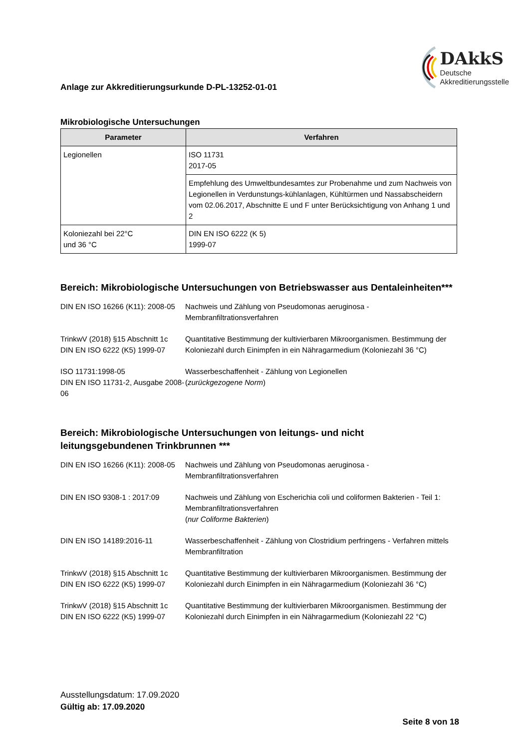Anlage zur Akkreditierungsurkunde D-PL-13252-01-01
DAkkS
Deutsche
Akkreditierungsstelle
Mikrobiologische Untersuchungen
| Parameter | Verfahren |
| --- | --- |
| Legionellen | ISO 11731 2017-05 |
| | Empfehlung des Umweltbundesamtes zur Probenahme und zum Nachweis von Legionellen in Verdunstungs-kühlanlagen, Kühltürmen und Nassabscheidern vom 02.06.2017, Abschnitte E und F unter Berücksichtigung von Anhang 1 und 2 |
| Koloniezahl bei 22°C und 36 °C | DIN EN ISO 6222 (K 5) 1999-07 |
Bereich: Mikrobiologische Untersuchungen von Betriebswasser aus Dentaleinheiten***
DIN EN ISO 16266 (K11): 2008-05
Nachweis und Zählung von Pseudomonas aeruginosa -
Membranfiltrationsverfahren
TrinkwV (2018) §15 Abschnitt 1c
DIN EN ISO 6222 (K5) 1999-07
Quantitative Bestimmung der kultivierbaren Mikroorganismen. Bestimmung der Koloniezahl durch Einimpfen in ein Nähragarmedium (Koloniezahl 36 °C)
ISO 11731:1998-05
DIN EN ISO 11731-2, Ausgabe 2008-06
Wasserbeschaffenheit - Zählung von Legionellen
(zurückgezogene Norm)
Bereich: Mikrobiologische Untersuchungen von leitungs- und nicht leitungsgebundenen Trinkbrunnen ***
DIN EN ISO 16266 (K11): 2008-05
Nachweis und Zählung von Pseudomonas aeruginosa -
Membranfiltrationsverfahren
DIN EN ISO 9308-1 : 2017:09 Nachweis und Zählung von Escherichia coli und coliformen Bakterien - Teil 1: Membranfiltrationsverfahren
(nur Coliforme Bakterien)
DIN EN ISO 14189:2016-11 Wasserbeschaffenheit - Zählung von Clostridium perfringens - Verfahren mittels Membranfiltration
TrinkwV (2018) §15 Abschnitt 1c
DIN EN ISO 6222 (K5) 1999-07
Quantitative Bestimmung der kultivierbaren Mikroorganismen. Bestimmung der Koloniezahl durch Einimpfen in ein Nähragarmedium (Koloniezahl 36 °C)
TrinkwV (2018) §15 Abschnitt 1c
DIN EN ISO 6222 (K5) 1999-07
Quantitative Bestimmung der kultivierbaren Mikroorganismen. Bestimmung der Koloniezahl durch Einimpfen in ein Nähragarmedium (Koloniezahl 22 °C)
Ausstellungsdatum: 17.09.2020
Gültig ab: 17.09.2020
Seite 8 von 18